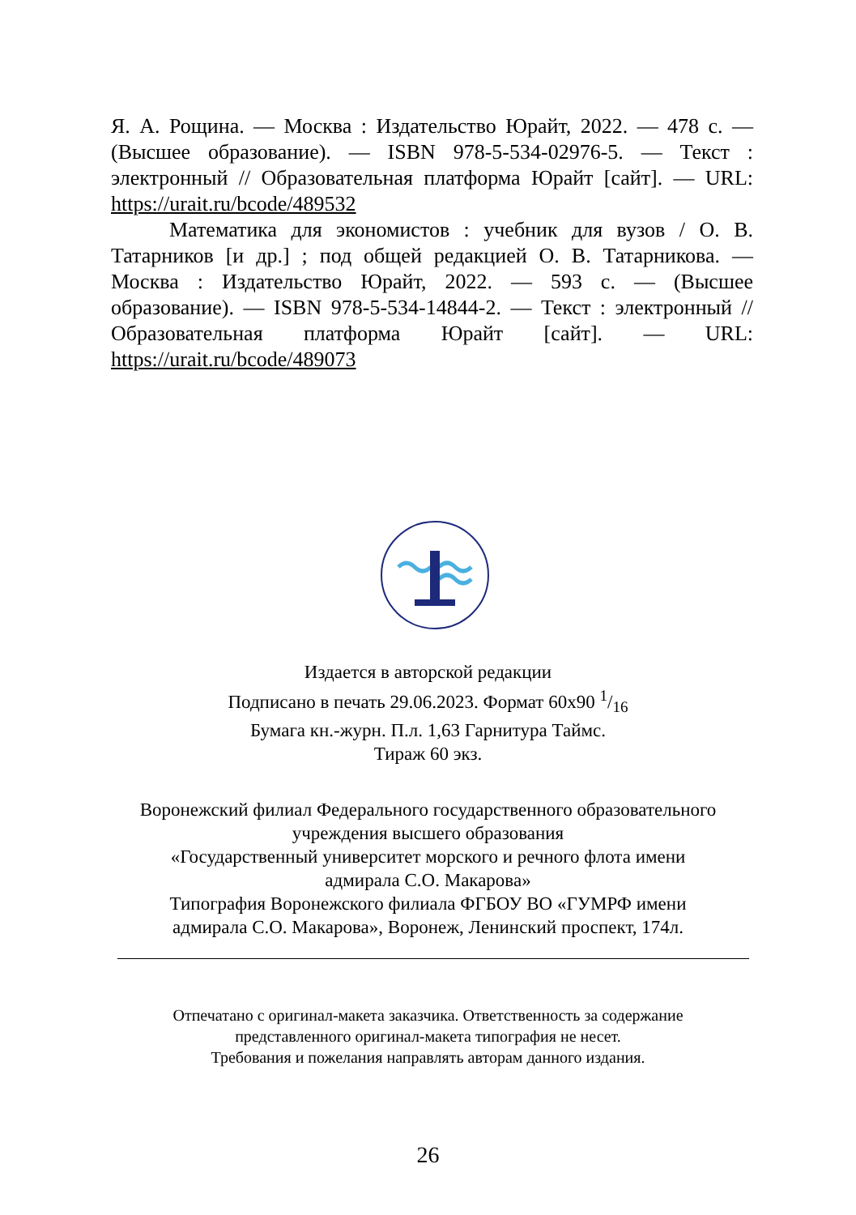Я. А. Рощина. — Москва : Издательство Юрайт, 2022. — 478 с. — (Высшее образование). — ISBN 978-5-534-02976-5. — Текст : электронный // Образовательная платформа Юрайт [сайт]. — URL: https://urait.ru/bcode/489532
Математика для экономистов : учебник для вузов / О. В. Татарников [и др.] ; под общей редакцией О. В. Татарникова. — Москва : Издательство Юрайт, 2022. — 593 с. — (Высшее образование). — ISBN 978-5-534-14844-2. — Текст : электронный // Образовательная платформа Юрайт [сайт]. — URL: https://urait.ru/bcode/489073
Издается в авторской редакции
Подписано в печать 29.06.2023. Формат 60x90 1/16
Бумага кн.-журн. П.л. 1,63 Гарнитура Таймс.
Тираж 60 экз.
Воронежский филиал Федерального государственного образовательного
учреждения высшего образования
«Государственный университет морского и речного флота имени
адмирала С.О. Макарова»
Типография Воронежского филиала ФГБОУ ВО «ГУМРФ имени
адмирала С.О. Макарова», Воронеж, Ленинский проспект, 174л.
Отпечатано с оригинал-макета заказчика. Ответственность за содержание
представленного оригинал-макета типография не несет.
Требования и пожелания направлять авторам данного издания.
26